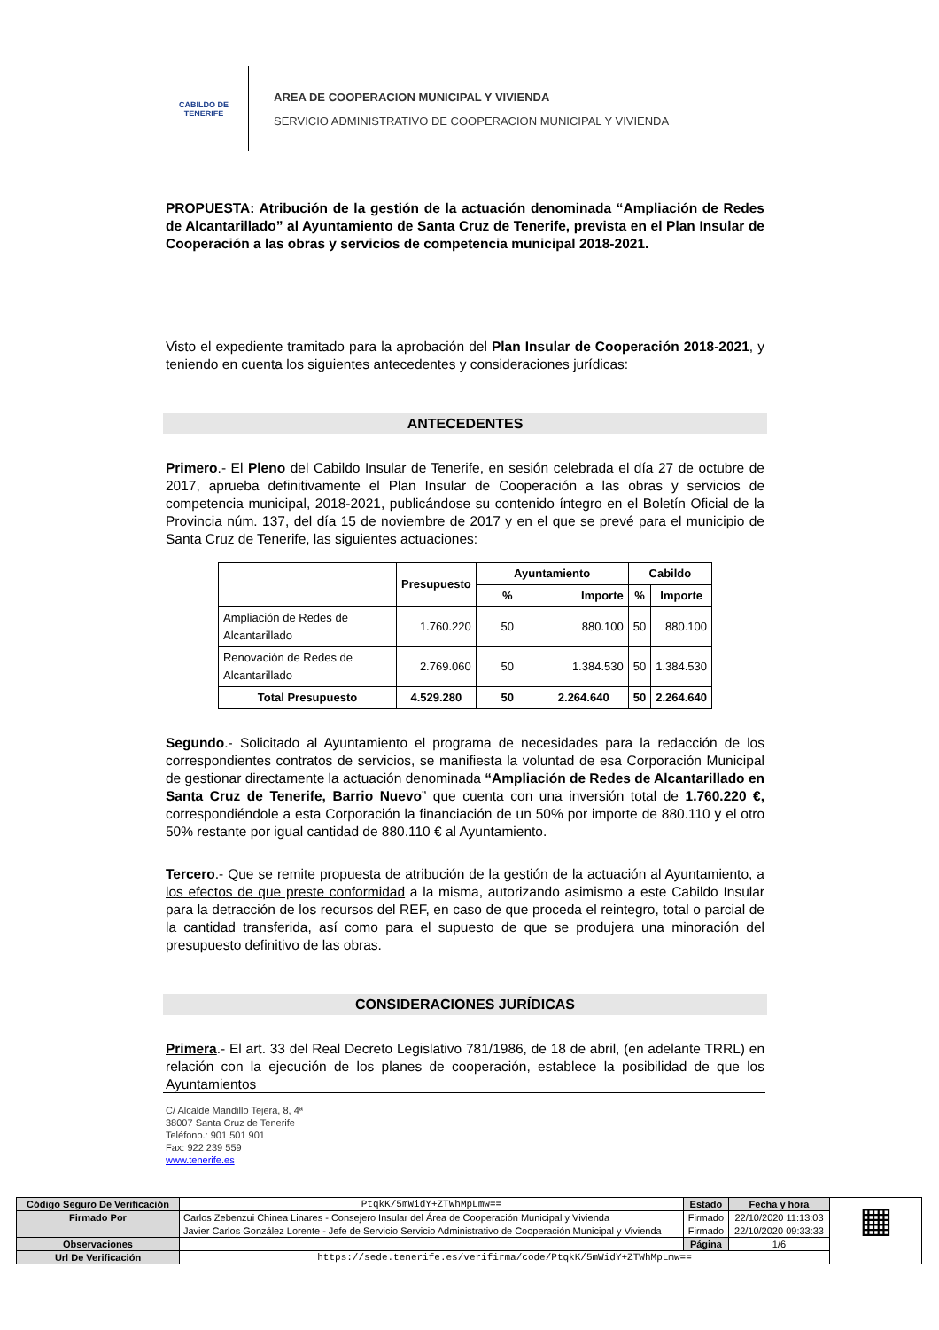CABILDO DE TENERIFE
AREA DE COOPERACION MUNICIPAL Y VIVIENDA
SERVICIO ADMINISTRATIVO DE COOPERACION MUNICIPAL Y VIVIENDA
PROPUESTA: Atribución de la gestión de la actuación denominada “Ampliación de Redes de Alcantarillado” al Ayuntamiento de Santa Cruz de Tenerife, prevista en el Plan Insular de Cooperación a las obras y servicios de competencia municipal 2018-2021.
Visto el expediente tramitado para la aprobación del Plan Insular de Cooperación 2018-2021, y teniendo en cuenta los siguientes antecedentes y consideraciones jurídicas:
ANTECEDENTES
Primero.- El Pleno del Cabildo Insular de Tenerife, en sesión celebrada el día 27 de octubre de 2017, aprueba definitivamente el Plan Insular de Cooperación a las obras y servicios de competencia municipal, 2018-2021, publicándose su contenido íntegro en el Boletín Oficial de la Provincia núm. 137, del día 15 de noviembre de 2017 y en el que se prevé para el municipio de Santa Cruz de Tenerife, las siguientes actuaciones:
| | Presupuesto | Ayuntamiento | | Cabildo | |
| --- | --- | --- | --- | --- | --- |
| | | % | Importe | % | Importe |
| Ampliación de Redes de Alcantarillado | 1.760.220 | 50 | 880.100 | 50 | 880.100 |
| Renovación de Redes de Alcantarillado | 2.769.060 | 50 | 1.384.530 | 50 | 1.384.530 |
| Total Presupuesto | 4.529.280 | 50 | 2.264.640 | 50 | 2.264.640 |
Segundo.- Solicitado al Ayuntamiento el programa de necesidades para la redacción de los correspondientes contratos de servicios, se manifiesta la voluntad de esa Corporación Municipal de gestionar directamente la actuación denominada “Ampliación de Redes de Alcantarillado en Santa Cruz de Tenerife, Barrio Nuevo” que cuenta con una inversión total de 1.760.220 €, correspondiéndole a esta Corporación la financiación de un 50% por importe de 880.110 y el otro 50% restante por igual cantidad de 880.110 € al Ayuntamiento.
Tercero.- Que se remite propuesta de atribución de la gestión de la actuación al Ayuntamiento, a los efectos de que preste conformidad a la misma, autorizando asimismo a este Cabildo Insular para la detracción de los recursos del REF, en caso de que proceda el reintegro, total o parcial de la cantidad transferida, así como para el supuesto de que se produjera una minoración del presupuesto definitivo de las obras.
CONSIDERACIONES JURÍDICAS
Primera.- El art. 33 del Real Decreto Legislativo 781/1986, de 18 de abril, (en adelante TRRL) en relación con la ejecución de los planes de cooperación, establece la posibilidad de que los Ayuntamientos
C/ Alcalde Mandillo Tejera, 8, 4ª
38007 Santa Cruz de Tenerife
Teléfono.: 901 501 901
Fax: 922 239 559
www.tenerife.es
| Código Seguro De Verificación | PtqkK/5mWidY+ZTWhMpLmw== | Estado | Fecha y hora | ▦ |
| Firmado Por | Carlos Zebenzui Chinea Linares - Consejero Insular del Área de Cooperación Municipal y Vivienda | Firmado | 22/10/2020 11:13:03 | |
| | Javier Carlos González Lorente - Jefe de Servicio Servicio Administrativo de Cooperación Municipal y Vivienda | Firmado | 22/10/2020 09:33:33 | |
| Observaciones | | Página | 1/6 | |
| Url De Verificación | https://sede.tenerife.es/verifirma/code/PtqkK/5mWidY+ZTWhMpLmw== | | | |